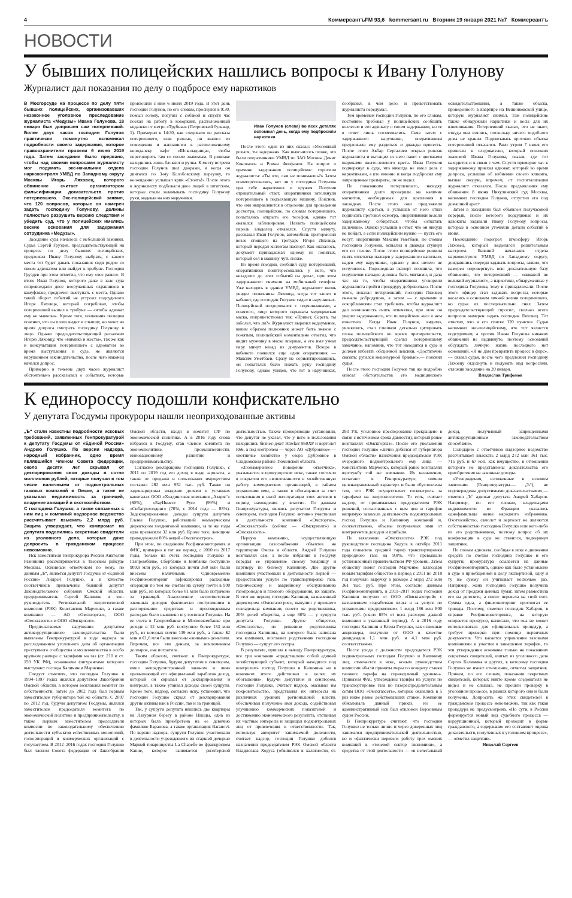4 КоммерсантъFM 93,6 kommersant.ru Вторник 19 января 2021 №7 Коммерсантъ
НОВОСТИ
У бывших полицейских нашлись вопросы к Ивану Голунову
Журналист дал показания по делу о подбросе ему наркотиков
В Мосгорсуде на процессе по делу пяти бывших полицейских, организовавших незаконное уголовное преследование журналиста «Медузы» Ивана Голунова, 18 января был допрошен сам потерпевший. Более двух часов господин Голунов практически поминутно вспоминал подробности своего задержания, которое правоохранители провели 6 июня 2019 года. Затем заседание было прервано, чтобы над своими вопросами журналисту мог подумать экс-начальник отдела наркоконтроля УМВД по Западному округу Москвы Игорь Ляховец, которого обвинение считает организатором фальсификации доказательств против потерпевшего. Экс-полицейский заявил, что 120 вопросов, которые он намерен задать господину Голунову, должны полностью разрушить версию следствия и убедить суд, что у полицейских имелись веские основания для задержания сотрудника «Медузы».
Заседание суда началось с небольшой заминки. Судья Сергей Груздев, председательствующий на процессе по делу бывших полицейских, предложил Ивану Голунову выбрать, с какого места тот будет давать показания: сидя рядом со своим адвокатом или выйдет к трибуне. Господин Груздев при этом отметил, что ему «все равно». В итоге Иван Голунов, которого даже в зале суда сопровождали двое вооруженных охранников в камуфляже, предпочел выступать с места. Однако такой оборот событий не устроил подсудимого Игоря Ляховца, который потребовал, чтобы потерпевший вышел к трибуне — «чтобы адвокат ему не маякова». Кроме того, полковник полиции пояснил, что он плохо видит и слышит, но хочет во время допроса смотреть господину Голунову в лицо. Однако председательствующий разъяснил Игорю Ляховцу, что «мимика и жесты», так же как и консультации потерпевшего с адвокатом во время выступления в суде, не являются нарушением законодательства, после чего наконец начался допрос.
Примерно в течение двух часов журналист обстоятельно рассказывал о событиях, которые произошли с ним 6 июня 2019 года. В этот день господин Голунов, по его словам, проснулся в 9:30, помыл голову, погулял с собакой и спустя час поехал на работу в коворкинг, расположенный недалеко от метро «Трубная» (Петровский бульвар, 1). Примерно в 14:30, как следовало из рассказа потерпевшего, взяв рюкзак, он вышел из помещения и направился к расположенному неподалеку кафе «Шоколадница», чтобы переговорить там со своим знакомым. В рюкзаке находились лишь блокнот и ручка. К месту встречи господин Голунов шел дворами, и когда он двигался по 3-му Колобовскому переулку, то неожиданно услышал крик «Стоять!» После этого к журналисту подбежали двое людей в штатском, которые стали заламывать господину Голунову руки, надевая на них наручники.
Иван Голунов (слева) во всех деталях вспомнил день, когда ему подбросили наркотики
После этого один из них сказал: «Уголовный розыск, ты задержан». Как выяснилось позже, это были оперативники УМВД по ЗАО Москвы Денис Коновалов и Роман Феофанов. На вопрос о причине задержания полицейские спросили журналиста: «Ты что, сам не понимаешь?» Затем поинтересовались, нет ли у господина Голунова при себе наркотиков и оружия. Получив отрицательный ответ, оперативники затолкнули потерпевшего в подъехавшую машину. Пояснив, что они направляются в отделение для проведения досмотра, полицейские, по словам потерпевшего, попытались открыть его телефон, однако тот оказался заблокирован. Назвать полицейским пароль владелец отказался. Спустя минуту, рассказал Иван Голунов, автомобиль притормозил возле стоящего на тротуаре Игоря Ляховца, который передал коллегам паспорт. Как оказалось, документ принадлежал одному из понятых, который сел в машину чуть позже.
Во время поездки, сообщил суду потерпевший, оперативники поинтересовались у него, что незадолго до этих событий он делал, при этом задержанного снимали на мобильный телефон. Уже находясь в здании УМВД, журналист вновь увидел полковника Ляховца, когда тот зашел в кабинет, где господин Голунов сидел в наручниках. Полицейский поздоровался с подчиненными, а понятого, лицо которого скрывала медицинская маска, поприветствовал так: «Привет, Серега, ты заболел, что ли?» Журналист выразил недоумение, каким образом полковник может быть знаком с понятым, полицейский моментально ответил, что видит мужчину в маске впервые, а его имя узнал пару минут назад из документов. Вскоре в кабинете появился еще один оперативник — Максим Уметбаев. Сразу не сориентировавшись, он попытался было пожать руку господину Голунову, однако увидев, что тот в наручниках, сообразил, в чем дело, и приветствовать журналиста передумал.
Тем временем господин Голунов, по его словам, постоянно требовал у полицейских сообщить коллегам и его адвокату о своем задержании, но те в ответ лишь посмеивались. Сняв затем с задержанного наручники, оперативники предложили ему раздеться и дважды присесть. После этого Акбар Сергалиев открыл рюкзак журналиста и вытащил из него пакет с цветными шариками желто-зеленого цвета. Иван Голунов подчеркнул в суде, что никогда не имел дела с наркотиками, а кто именно и когда подбросил ему запрещенные препараты, он не видел.
По показаниям потерпевшего, находку оперативники долго проверяли на наличие магнитов, необходимых для крепления в закладках. После этого они предложили журналисту одеться, а услышав от него отказ подписать протокол осмотра, оперативники велели задержанному собираться, чтобы «откатать пальчики». Однако услышав в ответ, что он никуда не пойдет, а если полицейским нужно — пусть его несут, оперативник Максим Уметбаев, по словам господина Голунова, вспылил и дважды стукнул его по голове. После этого полицейские решили снять отпечатки пальцев у задержанного насильно, надев ему наручники, однако у них ничего не получилось. Подошедшая эксперт пояснила, что подушечки пальцев должны быть мягкими, и дала час на то, чтобы оперативники уговорили журналиста пройти процедуру добровольно. После этого, показал потерпевший, господин Ляховец сначала добродушно, а затем — с криками и оскорблениями стал требовать, чтобы журналист дал возможность снять отпечатки, при этом он уверял задержанного, что полицейским «все о нем известно». Когда Иван Голунов, видимо, увлекшись, стал слишком детально цитировать слова полицейского во время препирательств, председательствующий сделал потерпевшему замечание, напомнив, что тот находится в суде и должен избегать обсценной лексики. «Достаточно сказать: ругался нецензурной бранью»,— пояснил судья.
После этого господин Голунов так же подробно описал обстоятельства его медицинского освидетельствования, а также обыска, проведенного в квартире на Вешняковской улице, которую журналист снимал. Там полицейские также обнаружили наркотики и весы для их взвешивания. Потерпевший сказал, что не знает, откуда они взялись, поскольку ничего подобного дома не хранил. Подписывать протокол обыска потерпевший отказался. Рано утром 7 июня его привезли к следователю, который позвонил знакомой Ивана Голунова, сказав, где тот находится и в связи с чем. Спустя примерно час к задержанному приехал адвокат, который во время допроса, услышав об избиении своего клиента, вызвал скорую, впрочем, от госпитализации журналист отказался. После предъявления ему обвинения 8 июня Никулинский суд Москвы, напомнил господин Голунов, отпустил его под домашний арест.
Затем в заседании был объявлен получасовой перерыв, после которого подсудимые и их адвокаты задавали Ивану Голунову вопросы, которые в основном уточняли детали событий 6 июня.
Неожиданно подогрел атмосферу Игорь Ляховец, который выделялся решительным настроем. Бывший начальник отдела наркоконтроля УМВД по Западному округу, дождавшись очереди задавать вопросы, заявил, что намерен опровергнуть всю доказательную базу обвинения, что потерпевший — «никакой не великий журналист», а наркотики, обнаруженные у господина Голунова, тому и принадлежали. После этого офицер стал задавать вопросы, которые касались в основном личной жизни потерпевшего, но судья их последовательно снял. Затем председательствующий спросил, сколько всего вопросов намерен задать господин Ляховец. Тот ответил, что в его списке 120 пунктов. Судья напомнил экс-полицейскому, что тот является подсудимым, а против Ивана Голунова никаких обвинений не выдвинуто, поэтому оснований обсуждать личную жизнь последнего нет оснований. «Я не дам превратить процесс в фарс»,— сказал судья, после чего предложил господину Ляховцу отдохнуть и подумать над вопросами, отложив заседание на 20 января.
Владислав Трифонов
К единороссу подошли конфискательно
У депутата Госдумы прокуроры нашли неоприходованные активы
„Ъ“ стали известны подробности исковых требований, заявленных Генпрокуратурой к депутату Госдумы от «Единой России» Андрею Голушко. По версии надзора, народный избранник, одно время являвшийся членом Совета федерации, около десяти лет скрывал от декларирования свои доходы в сотни миллионов рублей, которые получал в том числе наличными от подконтрольных газовых компаний в Омске, а также не указывал недвижимость за границей, владение авиацией и охотхозяйством.
С господина Голушко, а также связанных с ним лиц и компаний надзорное ведомство рассчитывает взыскать 2,2 млрд руб. Защита утверждает, что компромат на депутата поделились секретные свидетели из уголовного дела, которых даже допросить в гражданском процессе невозможно.
Иск заместителя генпрокурора России Анатолия Разинкина рассматривается в Тверском райсуде Москвы. Основным ответчиком по нему, по данным „Ъ“, является депутат Госдумы от «Единой России» Андрей Голушко, а в качестве соответчиков привлечены бывший депутат Законодательного собрания Омской области, предприниматель Сергей Калинин и экс-руководитель Региональной энергетической комиссии (РЭК) Константин Марченко, а также компании — АО «Омскгоргаз», ООО «Омскгазсеть» и ООО «Омскриэлт».
Предполагаемые нарушения депутатом антикоррупционного законодательства были выявлены Генпрокуратурой в ходе надзора за расследованием уголовного дела об организации преступного сообщества и мошенничества в особо крупном размере с тарифами на газ (ст. 210 и ст. 159 УК РФ), основными фигурантами которого выступают господа Калинин и Марченко.
Следует отметить, что господин Голушко в 1994–1997 годах являлся депутатом Заксобрания Омской области, в котором возглавлял комитет по собственности, затем до 2002 года был первым заместителем губернатора той же области. С 2007 по 2012 год, будучи депутатом Госдумы, являлся заместителем председателя комитета по экономической политике и предпринимательству, а также первым заместителем председателя комиссии по законодательному обеспечению деятельности субъектов естественных монополий, госкорпораций и коммерческих организаций с госучастием. В 2012–2016 годах господин Голушко был членом Совета федерации от Заксобрания Омской области, входя в комитет СФ по экономической политике. А в 2016 году снова избрался в Госдуму, став членом комитета по экономполитике, промышленности, инновационному развитию и предпринимательству.
Согласно декларациям господина Голушко, с 2011 по 2019 год его доход в виде зарплаты, а также от продажи и пользования имуществом составил 282 млн 952 тыс. руб. Также он задекларировал владение долями в уставных капиталах ООО «Холдинговая компания „Акция“» (60%), «БауИнвест Рус» (99%) и «Сибагрохолдинг» (70%, с 2014 года — 85%). Задекларированные доходы супруги депутата Елены Голушко, работавшей коммерческим директором холдинговой компании, за те же годы едва превысили 32 млн руб. Кроме того, женщине принадлежали 80% акций «Омскгазстроя».
При этом, по сведениям Росфинмониторинга и ФНС, примерно в тот же период, с 2010 по 2017 годы, только на счета господина Голушко в Газпромбанке, Сбербанке и Бинбанке поступило 909,9 млн руб., из которых почти 360 млн были внесены наличными. Одновременно Росфинмониторинг зафиксировал расходные операции по тем же счетам на сумму почти в 900 млн руб., из которых более 81 млн было потрачено за границей. Аналогичное несоответствие законных доходов фактически поступившим в распоряжение средствам и произведенным расходам было выявлено и у госпожи Голушко. На ее счета в Газпромбанке и Московкомбанке при доходе в 32 млн руб. поступило более 153 млн руб., из которых почти 139 млн руб., а также $2 млн и €1,6 млн были внесены «живыми» деньгами. Впрочем, все эти деньги, за исключением долларов, она потратила.
Таким образом, считают в Генпрокуратуре, господин Голушко, будучи депутатом и сенатором, имел непредусмотренный законом и явно превышающий его официальный заработок доход, который он скрывал от декларирования и контроля, а также утаивал доходы своей супруги. Кроме того, надзор, согласно иску, установил, что господин Голушко скрыл от декларирования другие активы как в России, так и за границей.
Так, у супруги депутата нашлись две квартиры на Лазурном берегу в районе Ниццы, одна из которых была приобретена на ее девичью фамилию Баранова, а также организация Baranovi. По версии надзора, супруги Голушко участвовали в деятельности учрежденного их старшей дочерью Марией товарищества La Chapelle во французском Канне, которое занимается риэлтерской деятельностью. Также проверяющие установили, что депутат не указал, что у него в пользовании находились бизнес-джет Hawker 850XP и вертолет R66, а под контролем — через АО «Дубровное» — охотничье хозяйство у озера Дубровное в Сладковском районе Тюменской области.
«Злонамеренное поведение ответчика», указывается в прокурорском иске, также состояло в сокрытии его «вовлеченности в хозяйственную работу коммерческих организаций, в тайном управлении ими, а также в обогащении за счет пользования и иной эксплуатации этих активов в период нахождения у власти». По данным Генпрокуратуры, являясь депутатом Госдумы и сенатором, господин Голушко активно участвовал в деятельности компаний «Омсгоргаз», «Омскгазстрой» (сейчас — «Омскриэлт») и «Омскгазсеть».
Первую компанию, осуществляющую организацию газоснабжения объектов на территории Омска и области, Андрей Голушко возглавлял сам, а после избрания в Госдуму передал ее управление своему товарищу и партнеру по бизнесу Калинину. Две другие компании участвовали в деятельности первой — предоставляя услуги по транспортировке газа, техническому и аварийному обслуживанию газопроводов и газового оборудования, их защите. В этот же период господин Калинин, назначенный директором «Омскгазстроя», выкупил у прежнего совладельца компании, своего же родственника, 20% долей общества, а еще 80% — у супруги депутата Голушко. Другое общество, «Омсгазсеть», по решению родственника господина Калинина, на которого была записана эта компания, возглавил родственник господина Голушко — супруг его сестры.
В результате, пришла к выводу Генпрокуратура, все три компании «представляли собой единый хозяйствующий субъект, который находился под контролем» господ Голушко и Калинина «и в конечном итоге действовал в целях их обогащения». Будучи депутатом и сенатором, господин Голушко, считает надзор, оказывал им покровительство, представлял их интересы на различных уровнях региональной власти, обеспечивал получение ими дохода, содействовал улучшению коммерческих показателей и достижению экономического результата, отстаивал их частные интересы и защищал подконтрольных лиц от привлечения к ответственности. Так, используя авторитет занимаемой должности, считает надзор, господин Голушко добился назначения председателем РЭК Омской области Владислава Ходуса (обвинялся в халатности, ст. 293 УК, уголовное преследование прекращено в связи с истечением срока давности), который ранее возглавлял «Омскгоргаз». После его увольнения господин Голушко «лично добился от губернатора Омской области» назначения председателем РЭК очередного подконтрольного ему лица — Константина Марченко, который ранее возглавлял юрслужбу той же компании. Их назначения, полагают в Генпрокуратуре, «имели целенаправленный характер» и были обусловлены тем, что РЭК осуществляет госконтроль за тарифами на энергоносители. То есть, считает надзор, от принимаемых председателем РЭК решений, согласованных с ним цен и тарифов напрямую зависела деятельность подконтрольных господ Голушко и Калинину компаний и, соответственно, объемы получаемых ими от контрагентов доходов и прибыли.
По заявлению «Омскгазсети» РЭК под руководством господина Ходуса в октябре 2011 года повысила средний тариф транспортировки природного газа на 9,8%, что превышало установленный правительством РФ уровень. Затем обществу помог господин Марченко. Благодаря новым тарифам общество в период с 2011 по 2018 год получило выручку в размере 2 млрд 272 млн 361 тыс. руб. При этом, согласно данным Росфинмониторинга, в 2011–2017 годах господин Калинин получил от ООО «Омскгазстрой» с назначением «заработная плата и за услуги по управлению предприятием» 1 млрд 186 млн 800 тыс. руб. (около 65% от всех расходов данной компании в указанный период). А в 2016 году господин Калинин и Елена Голушко, как основные акционеры, получили от ООО в качестве дивидендов 1,1 млн руб. и 4,1 млн руб. соответственно.
После ухода с должности председателя РЭК подконтрольных господам Голушко и Калинину лиц, отмечается в иске, новым руководством комиссии «были приняты меры по возврату ставки газового тарифа на справедливый уровень». Приказом ФАС утверждены тарифы на услуги по транспортировке газа по газораспределительным сетям ООО «Омскгазсеть», которые оказались в 5 раз ниже ранее действовавших ставок. Компания обжаловала данный приказ, но ее административный иск был отклонен Верховным судом России.
В Генпрокуратуре считают, что господин Голушко не только лично и через доверенных лиц занимался предпринимательской деятельностью, но и «фактически перевел» работу трех омских компаний в «теневой сектор экономики», а средства от этой деятельности — «в нелегальный доход, полученный запрещенными антикоррупционным законодательством способами».
Солидарно с ответчиков надзорное ведомство рассчитывает взыскать 2 млрд 272 млн 361 тыс. 715 руб. и 67 коп. как имущество, в отношении которого не представлены доказательства его приобретения на законные доходы.
«Утверждения, изложенные в исковом заявлении (Генпрокуратуры.— „Ъ“), не подтверждены допустимыми доказательствами»,— отметил „Ъ“ адвокат депутата Андрей Хабаров. Например, по его словам, владельцами недвижимости во Франции оказались однофамильцы жены народного избранника. Охотхозяйство, самолет и вертолет не являются собственностью господина Голушко или кого-либо из его родственников, поэтому вопрос об их конфискации в суде не ставился, подчеркнул защитник.
По словам адвоката, сообщая в иске о движении средств по счетам господина Голушко и его супруги, прокуратура ссылается на данные Росфинмониторинга, однако как было установлено в суде и приобщенной к делу экспертизой, одну и ту же сумму он учитывает несколько раз. Например, жена господина Голушко получила доход от продажи ценных бумаг, затем разместила его на депозите, а после перевела на свой счет. Сумма одна, а финмониторинг просчитал ее трижды. Поэтому, отметил господин Хабаров, в справке Росфинмониторинга, на которую опирается прокурор, написано, что она не может использоваться для официальных процедур, а требует проверки при помощи первичных документов. Что касается управления газовыми компаниями и участия в завышении тарифов, то эти утверждения основаны только на показаниях секретных свидетелей, взятых из уголовного дела Сергея Калинина и других, к которому господин Голушко не имеет отношения, отметил защитник. Причем, по его словам, показания секретных свидетелей, которых никто кроме следователя не видел и не слышал, не прошли проверку в уголовном процессе, в рамках которого они и были получены. Допросить же этих свидетелей в гражданском процессе невозможно, так как такая процедура не предусмотрена. «По сути, в России формируется новый вид судебного процесса — коррупционный, который проходит в форме гражданского, а содержание его составляет оценка доказательств, полученных в уголовном процессе»,— отметил защитник.
Николай Сергеев